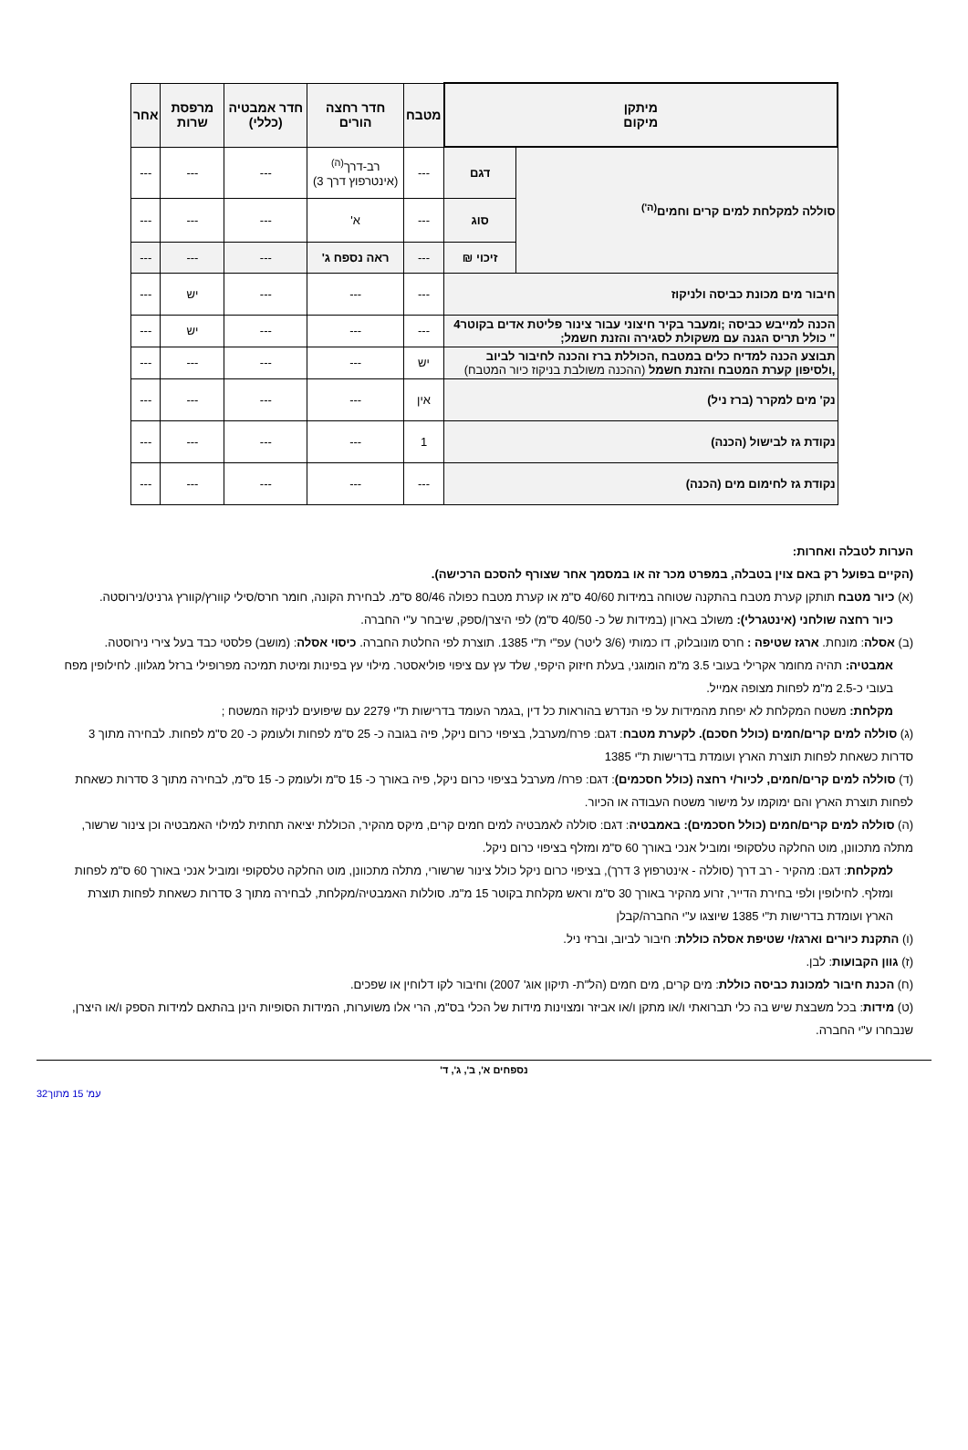| מיתקן מיקום | | מטבח | חדר רחצה הורים | חדר אמבטיה (כללי) | מרפסת שרות | אחר |
| --- | --- | --- | --- | --- | --- | --- |
| סוללה למקלחת למים קרים וחמים<sup>(ה')</sup> | דגם | --- | רב-דרך<sup>(ה)</sup> (אינטרפוץ דרך 3) | --- | --- | --- |
| | סוג | --- | א' | --- | --- | --- |
| | זיכוי ₪ | --- | ראה נספח ג' | --- | --- | --- |
| חיבור מים מכונת כביסה ולניקוז | | --- | --- | --- | יש | --- |
| הכנה למייבש כביסה ;ומעבר בקיר חיצוני עבור צינור פליטת אדים בקוטר4 " כולל תריס הגנה עם משקולת לסגירה והזנת חשמל; | | --- | --- | --- | יש | --- |
| תבוצע הכנה למדיח כלים במטבח ,הכוללת ברז והכנה לחיבור לביוב ,ולסיפון קערת המטבח והזנת חשמל (ההכנה משולבת בניקוז כיור המטבח) | | יש | --- | --- | --- | --- |
| נק' מים למקרר (ברז ניל) | | אין | --- | --- | --- | --- |
| נקודת גז לבישול (הכנה) | | 1 | --- | --- | --- | --- |
| נקודת גז לחימום מים (הכנה) | | --- | --- | --- | --- | --- |
הערות לטבלה ואחרות:
(הקיים בפועל רק באם צוין בטבלה, במפרט מכר זה או במסמך אחר שצורף להסכם הרכישה).
(א) כיור מטבח תותקן קערת מטבח בהתקנה שטוחה במידות 40/60 ס"מ או קערת מטבח כפולה 80/46 ס"מ. לבחירת הקונה, חומר חרס/סילי קוורץ/קוורץ גרניט/נירוסטה.
כיור רחצה שולחני (אינטגרלי): משולב בארון (במידות של כ- 40/50 ס"מ) לפי היצרן/ספק, שיבחר ע"י החברה.
(ב) אסלה: מונחת. ארגז שטיפה : חרס מונובלוק, דו כמותי (3/6 ליטר) עפ"י ת"י 1385. תוצרת לפי החלטת החברה. כיסוי אסלה: (מושב) פלסטי כבד בעל צירי נירוסטה.
אמבטיה: תהיה מחומר אקרילי בעובי 3.5 מ"מ הומוגני, בעלת חיזוק היקפי, שלד עץ עם ציפוי פוליאסטר. מילוי עץ בפינות ומיטת תמיכה מפרופילי ברזל מגלוון. לחילופין מפח בעובי כ-2.5 מ"מ לפחות מצופה אמייל.
מקלחת: משטח המקלחת לא יפחת מהמידות על פי הנדרש בהוראות כל דין ,בגמר העומד בדרישות ת"י 2279 עם שיפועים לניקוז המשטח ;
(ג) סוללה למים קרים/חמים (כולל חסכם). לקערת מטבח: דגם: פרח/מערבל, בציפוי כרום ניקל, פיה בגובה כ- 25 ס"מ לפחות ולעומק כ- 20 ס"מ לפחות. לבחירה מתוך 3 סדרות כשאחת לפחות תוצרת הארץ ועומדת בדרישות ת"י 1385
(ד) סוללה למים קרים/חמים, לכיור/י רחצה (כולל חסכמים): דגם: פרח/ מערבל בציפוי כרום ניקל, פיה באורך כ- 15 ס"מ ולעומק כ- 15 ס"מ, לבחירה מתוך 3 סדרות כשאחת לפחות תוצרת הארץ והם ימוקמו על מישור משטח העבודה או הכיור.
(ה) סוללה למים קרים/חמים (כולל חסכמים): באמבטיה: דגם: סוללה לאמבטיה למים חמים קרים, מיקס מהקיר, הכוללת יציאה תחתית למילוי האמבטיה וכן צינור שרשור, מתלה מתכוונן, מוט החלקה טלסקופי ומוביל אנכי באורך 60 ס"מ ומזלף בציפוי כרום ניקל.
למקלחת: דגם: מהקיר - רב דרך (סוללה - אינטרפוץ 3 דרך), בציפוי כרום ניקל כולל צינור שרשורי, מתלה מתכוונן, מוט החלקה טלסקופי ומוביל אנכי באורך 60 ס"מ לפחות ומזלף. לחילופין ולפי בחירת הדייר, זרוע מהקיר באורך 30 ס"מ וראש מקלחת בקוטר 15 מ"מ. סוללות האמבטיה/מקלחת, לבחירה מתוך 3 סדרות כשאחת לפחות תוצרת הארץ ועומדת בדרישות ת"י 1385 שיוצגו ע"י החברה/קבלן
(ו) התקנת כיורים וארגז/י שטיפת אסלה כוללת: חיבור לביוב, וברזי ניל.
(ז) גוון הקבועות: לבן.
(ח) הכנת חיבור למכונת כביסה כוללת: מים קרים, מים חמים (הל"ת- תיקון אוג' 2007) וחיבור לקו דלוחין או שפכים.
(ט) מידות: בכל משבצת שיש בה כלי תברואתי ו/או מתקן ו/או אביזר ומצוינות מידות של הכלי בס"מ, הרי אלו משוערות, המידות הסופיות הינן בהתאם למידות הספק ו/או היצרן, שנבחרו ע"י החברה.
נספחים א', ב', ג', ד'
עמ' 15 מתוך32